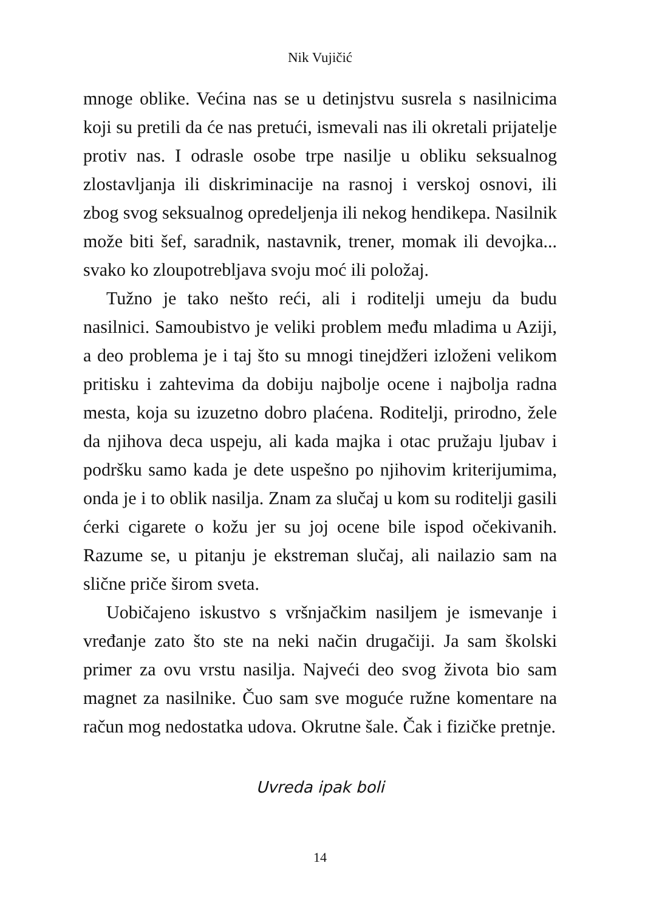Nik Vujičić
mnoge oblike. Većina nas se u detinjstvu susrela s nasilnicima koji su pretili da će nas pretući, ismevali nas ili okretali prijatelje protiv nas. I odrasle osobe trpe nasilje u obliku seksualnog zlostavljanja ili diskriminacije na rasnoj i verskoj osnovi, ili zbog svog seksualnog opredeljenja ili nekog hendikepa. Nasilnik može biti šef, saradnik, nastavnik, trener, momak ili devojka... svako ko zloupotrebljava svoju moć ili položaj.
Tužno je tako nešto reći, ali i roditelji umeju da budu nasilnici. Samoubistvo je veliki problem među mladima u Aziji, a deo problema je i taj što su mnogi tinejdžeri izloženi velikom pritisku i zahtevima da dobiju najbolje ocene i najbolja radna mesta, koja su izuzetno dobro plaćena. Roditelji, prirodno, žele da njihova deca uspeju, ali kada majka i otac pružaju ljubav i podršku samo kada je dete uspešno po njihovim kriterijumima, onda je i to oblik nasilja. Znam za slučaj u kom su roditelji gasili ćerki cigarete o kožu jer su joj ocene bile ispod očekivanih. Razume se, u pitanju je ekstreman slučaj, ali nailazio sam na slične priče širom sveta.
Uobičajeno iskustvo s vršnjačkim nasiljem je ismevanje i vređanje zato što ste na neki način drugačiji. Ja sam školski primer za ovu vrstu nasilja. Najveći deo svog života bio sam magnet za nasilnike. Čuo sam sve moguće ružne komentare na račun mog nedostatka udova. Okrutne šale. Čak i fizičke pretnje.
Uvreda ipak boli
14